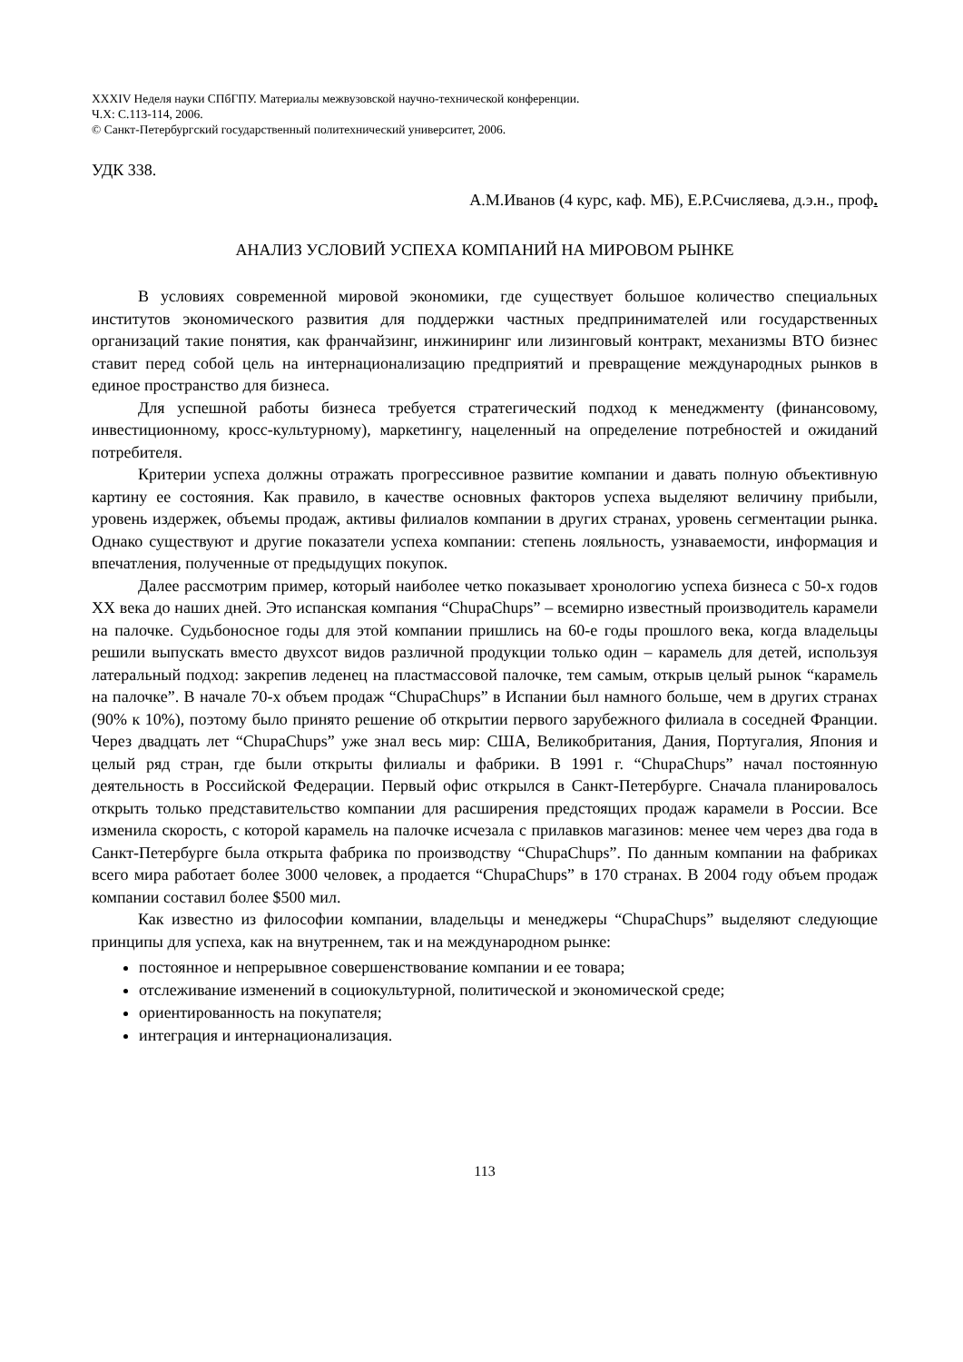XXXIV Неделя науки СПбГПУ. Материалы межвузовской научно-технической конференции.
Ч.Х: С.113-114, 2006.
© Санкт-Петербургский государственный политехнический университет, 2006.
УДК 338.
А.М.Иванов (4 курс, каф. МБ), Е.Р.Счисляева, д.э.н., проф.
АНАЛИЗ УСЛОВИЙ УСПЕХА КОМПАНИЙ НА МИРОВОМ РЫНКЕ
В условиях современной мировой экономики, где существует большое количество специальных институтов экономического развития для поддержки частных предпринимателей или государственных организаций такие понятия, как франчайзинг, инжиниринг или лизинговый контракт, механизмы ВТО бизнес ставит перед собой цель на интернационализацию предприятий и превращение международных рынков в единое пространство для бизнеса.
Для успешной работы бизнеса требуется стратегический подход к менеджменту (финансовому, инвестиционному, кросс-культурному), маркетингу, нацеленный на определение потребностей и ожиданий потребителя.
Критерии успеха должны отражать прогрессивное развитие компании и давать полную объективную картину ее состояния. Как правило, в качестве основных факторов успеха выделяют величину прибыли, уровень издержек, объемы продаж, активы филиалов компании в других странах, уровень сегментации рынка. Однако существуют и другие показатели успеха компании: степень лояльность, узнаваемости, информация и впечатления, полученные от предыдущих покупок.
Далее рассмотрим пример, который наиболее четко показывает хронологию успеха бизнеса с 50-х годов XX века до наших дней. Это испанская компания “ChupaChups” – всемирно известный производитель карамели на палочке. Судьбоносное годы для этой компании пришлись на 60-е годы прошлого века, когда владельцы решили выпускать вместо двухсот видов различной продукции только один – карамель для детей, используя латеральный подход: закрепив леденец на пластмассовой палочке, тем самым, открыв целый рынок “карамель на палочке”. В начале 70-х объем продаж “ChupaChups” в Испании был намного больше, чем в других странах (90% к 10%), поэтому было принято решение об открытии первого зарубежного филиала в соседней Франции. Через двадцать лет “ChupaChups” уже знал весь мир: США, Великобритания, Дания, Португалия, Япония и целый ряд стран, где были открыты филиалы и фабрики. В 1991 г. “ChupaChups” начал постоянную деятельность в Российской Федерации. Первый офис открылся в Санкт-Петербурге. Сначала планировалось открыть только представительство компании для расширения предстоящих продаж карамели в России. Все изменила скорость, с которой карамель на палочке исчезала с прилавков магазинов: менее чем через два года в Санкт-Петербурге была открыта фабрика по производству “ChupaChups”. По данным компании на фабриках всего мира работает более 3000 человек, а продается “ChupaChups” в 170 странах. В 2004 году объем продаж компании составил более $500 мил.
Как известно из философии компании, владельцы и менеджеры “ChupaChups” выделяют следующие принципы для успеха, как на внутреннем, так и на международном рынке:
постоянное и непрерывное совершенствование компании и ее товара;
отслеживание изменений в социокультурной, политической и экономической среде;
ориентированность на покупателя;
интеграция и интернационализация.
113